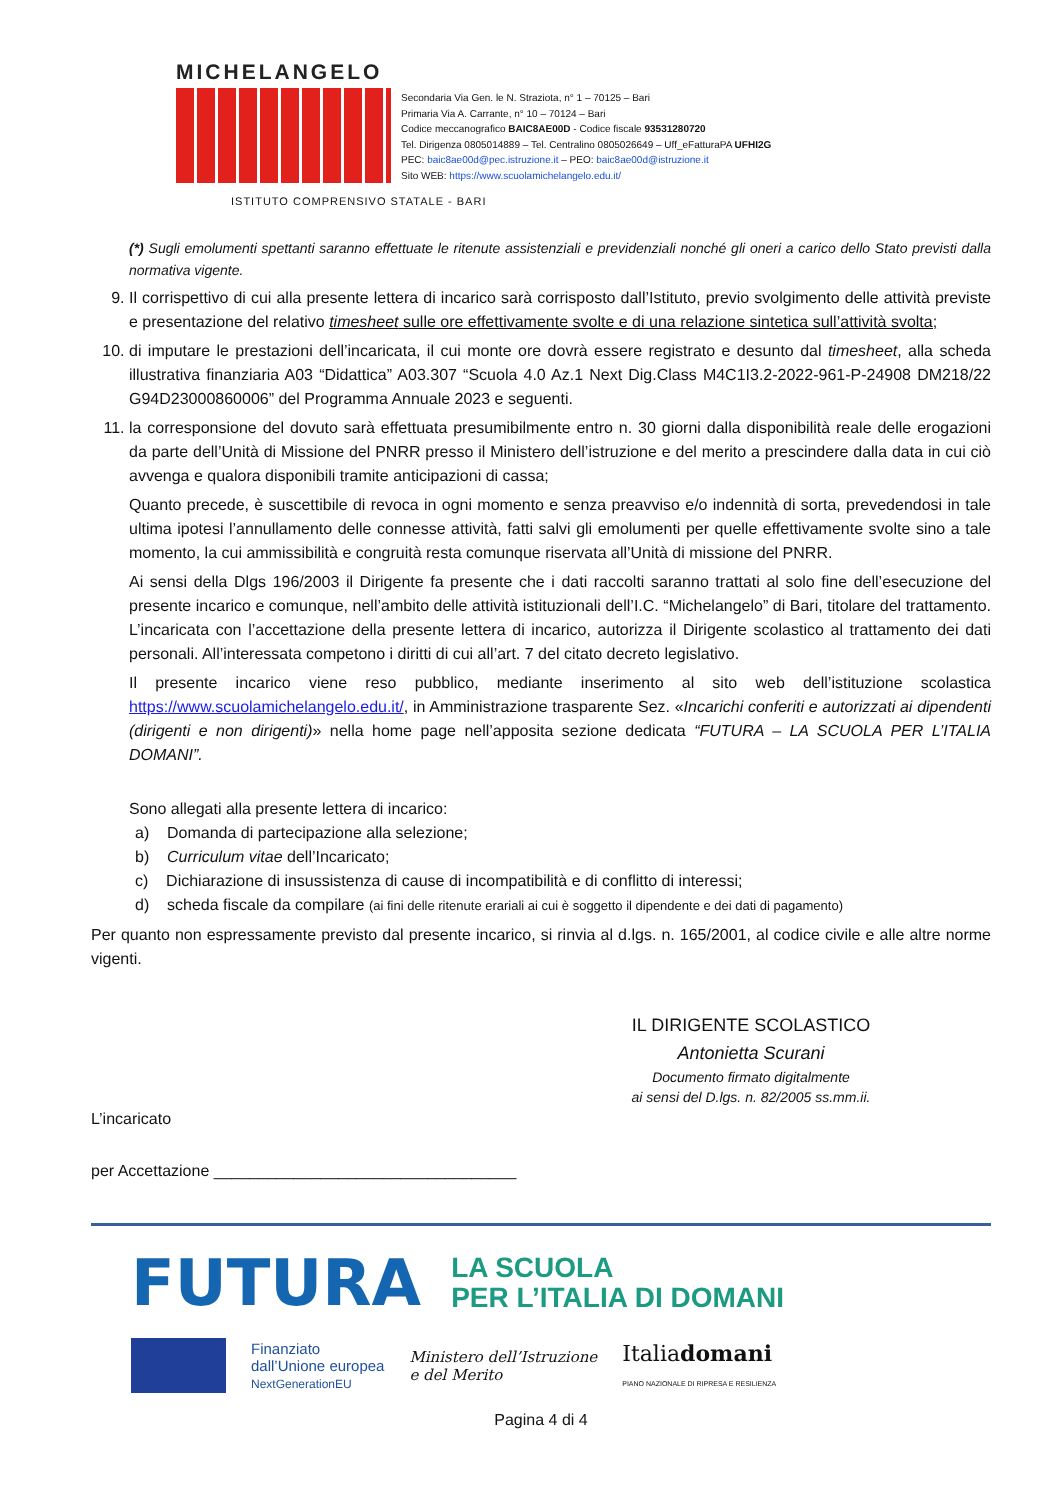MICHELANGELO
Secondaria Via Gen. le N. Straziota, n° 1 – 70125 – Bari
Primaria Via A. Carrante, n° 10 – 70124 – Bari
Codice meccanografico BAIC8AE00D - Codice fiscale 93531280720
Tel. Dirigenza 0805014889 – Tel. Centralino 0805026649 – Uff_eFatturaPA UFHI2G
PEC: baic8ae00d@pec.istruzione.it – PEO: baic8ae00d@istruzione.it
Sito WEB: https://www.scuolamichelangelo.edu.it/
ISTITUTO COMPRENSIVO STATALE - BARI
(*) Sugli emolumenti spettanti saranno effettuate le ritenute assistenziali e previdenziali nonché gli oneri a carico dello Stato previsti dalla normativa vigente.
9. Il corrispettivo di cui alla presente lettera di incarico sarà corrisposto dall’Istituto, previo svolgimento delle attività previste e presentazione del relativo timesheet sulle ore effettivamente svolte e di una relazione sintetica sull’attività svolta;
10. di imputare le prestazioni dell’incaricata, il cui monte ore dovrà essere registrato e desunto dal timesheet, alla scheda illustrativa finanziaria A03 “Didattica” A03.307 “Scuola 4.0 Az.1 Next Dig.Class M4C1I3.2-2022-961-P-24908 DM218/22 G94D23000860006” del Programma Annuale 2023 e seguenti.
11. la corresponsione del dovuto sarà effettuata presumibilmente entro n. 30 giorni dalla disponibilità reale delle erogazioni da parte dell’Unità di Missione del PNRR presso il Ministero dell’istruzione e del merito a prescindere dalla data in cui ciò avvenga e qualora disponibili tramite anticipazioni di cassa;
Quanto precede, è suscettibile di revoca in ogni momento e senza preavviso e/o indennità di sorta, prevedendosi in tale ultima ipotesi l’annullamento delle connesse attività, fatti salvi gli emolumenti per quelle effettivamente svolte sino a tale momento, la cui ammissibilità e congruità resta comunque riservata all’Unità di missione del PNRR.
Ai sensi della Dlgs 196/2003 il Dirigente fa presente che i dati raccolti saranno trattati al solo fine dell’esecuzione del presente incarico e comunque, nell’ambito delle attività istituzionali dell’I.C. “Michelangelo” di Bari, titolare del trattamento. L’incaricata con l’accettazione della presente lettera di incarico, autorizza il Dirigente scolastico al trattamento dei dati personali. All’interessata competono i diritti di cui all’art. 7 del citato decreto legislativo.
Il presente incarico viene reso pubblico, mediante inserimento al sito web dell’istituzione scolastica https://www.scuolamichelangelo.edu.it/, in Amministrazione trasparente Sez. «Incarichi conferiti e autorizzati ai dipendenti (dirigenti e non dirigenti)» nella home page nell’apposita sezione dedicata “FUTURA – LA SCUOLA PER L’ITALIA DOMANI”.
Sono allegati alla presente lettera di incarico:
a) Domanda di partecipazione alla selezione;
b) Curriculum vitae dell’Incaricato;
c) Dichiarazione di insussistenza di cause di incompatibilità e di conflitto di interessi;
d) scheda fiscale da compilare (ai fini delle ritenute erariali ai cui è soggetto il dipendente e dei dati di pagamento)
Per quanto non espressamente previsto dal presente incarico, si rinvia al d.lgs. n. 165/2001, al codice civile e alle altre norme vigenti.
IL DIRIGENTE SCOLASTICO
Antonietta Scurani
Documento firmato digitalmente
ai sensi del D.lgs. n. 82/2005 ss.mm.ii.
L’incaricato
per Accettazione __________________________________
FUTURA LA SCUOLA
PER L’ITALIA DI DOMANI
Finanziato
dall’Unione europea
NextGenerationEU
Ministero dell’Istruzione
e del Merito
Italiadomani
PIANO NAZIONALE DI RIPRESA E RESILIENZA
Pagina 4 di 4